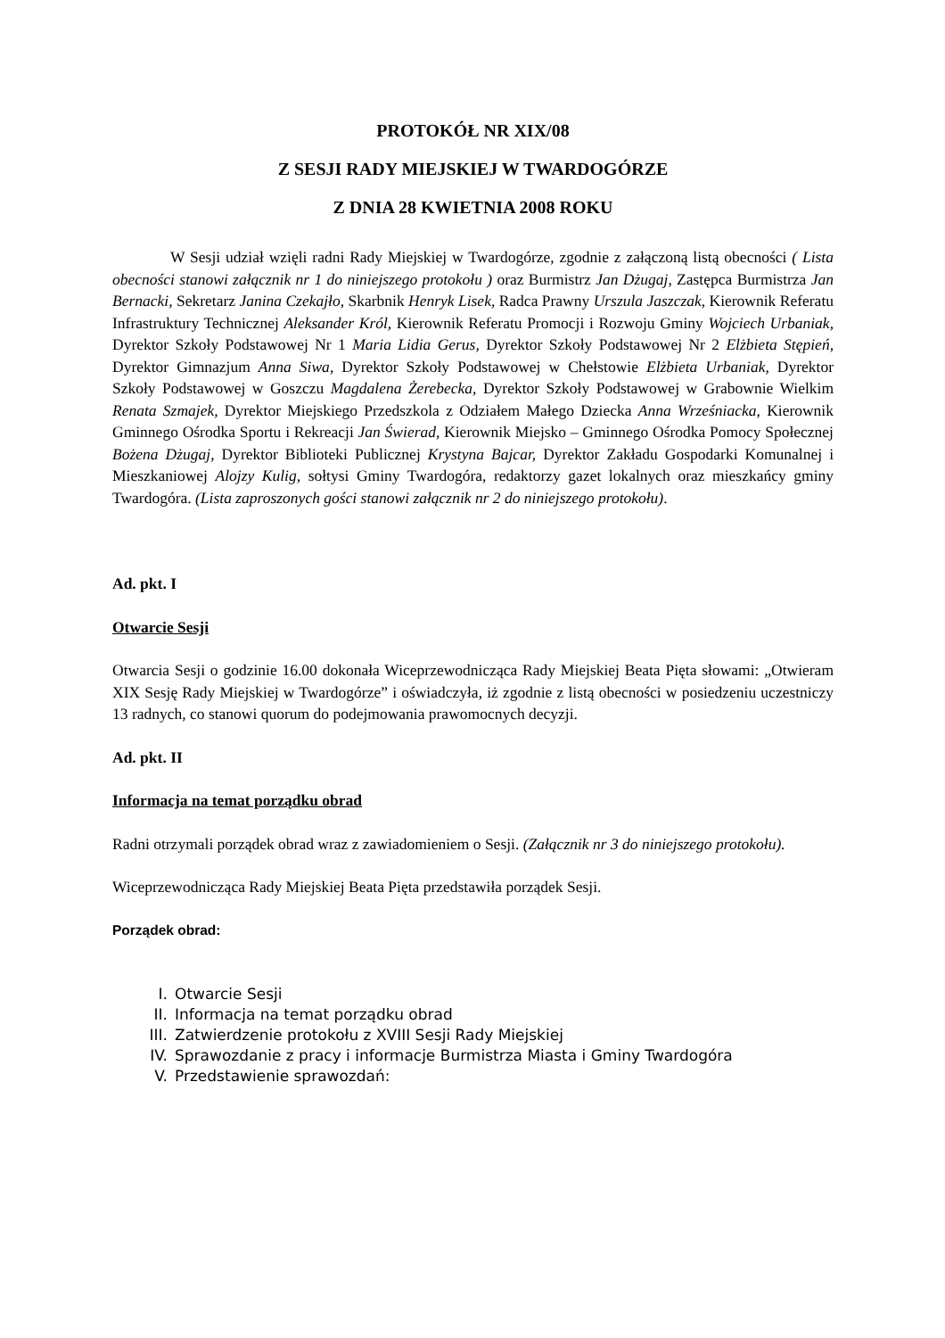PROTOKÓŁ NR XIX/08
Z SESJI RADY MIEJSKIEJ W TWARDOGÓRZE
Z DNIA 28 KWIETNIA 2008 ROKU
W Sesji udział wzięli radni Rady Miejskiej w Twardogórze, zgodnie z załączoną listą obecności ( Lista obecności stanowi załącznik nr 1 do niniejszego protokołu ) oraz Burmistrz Jan Dżugaj, Zastępca Burmistrza Jan Bernacki, Sekretarz Janina Czekajło, Skarbnik Henryk Lisek, Radca Prawny Urszula Jaszczak, Kierownik Referatu Infrastruktury Technicznej Aleksander Król, Kierownik Referatu Promocji i Rozwoju Gminy Wojciech Urbaniak, Dyrektor Szkoły Podstawowej Nr 1 Maria Lidia Gerus, Dyrektor Szkoły Podstawowej Nr 2 Elżbieta Stępień, Dyrektor Gimnazjum Anna Siwa, Dyrektor Szkoły Podstawowej w Chełstowie Elżbieta Urbaniak, Dyrektor Szkoły Podstawowej w Goszczu Magdalena Żerebecka, Dyrektor Szkoły Podstawowej w Grabownie Wielkim Renata Szmajek, Dyrektor Miejskiego Przedszkola z Odziałem Małego Dziecka Anna Wrześniacka, Kierownik Gminnego Ośrodka Sportu i Rekreacji Jan Świerad, Kierownik Miejsko – Gminnego Ośrodka Pomocy Społecznej Bożena Dżugaj, Dyrektor Biblioteki Publicznej Krystyna Bajcar, Dyrektor Zakładu Gospodarki Komunalnej i Mieszkaniowej Alojzy Kulig, sołtysi Gminy Twardogóra, redaktorzy gazet lokalnych oraz mieszkańcy gminy Twardogóra. (Lista zaproszonych gości stanowi załącznik nr 2 do niniejszego protokołu).
Ad. pkt. I
Otwarcie Sesji
Otwarcia Sesji o godzinie 16.00 dokonała Wiceprzewodnicząca Rady Miejskiej Beata Pięta słowami: „Otwieram XIX Sesję Rady Miejskiej w Twardogórze” i oświadczyła, iż zgodnie z listą obecności w posiedzeniu uczestniczy 13 radnych, co stanowi quorum do podejmowania prawomocnych decyzji.
Ad. pkt. II
Informacja na temat porządku obrad
Radni otrzymali porządek obrad wraz z zawiadomieniem o Sesji. (Załącznik nr 3 do niniejszego protokołu).
Wiceprzewodnicząca Rady Miejskiej Beata Pięta przedstawiła porządek Sesji.
Porządek obrad:
I. Otwarcie Sesji
II. Informacja na temat porządku obrad
III. Zatwierdzenie protokołu z XVIII Sesji Rady Miejskiej
IV. Sprawozdanie z pracy i informacje Burmistrza Miasta i Gminy Twardogóra
V. Przedstawienie sprawozdań: